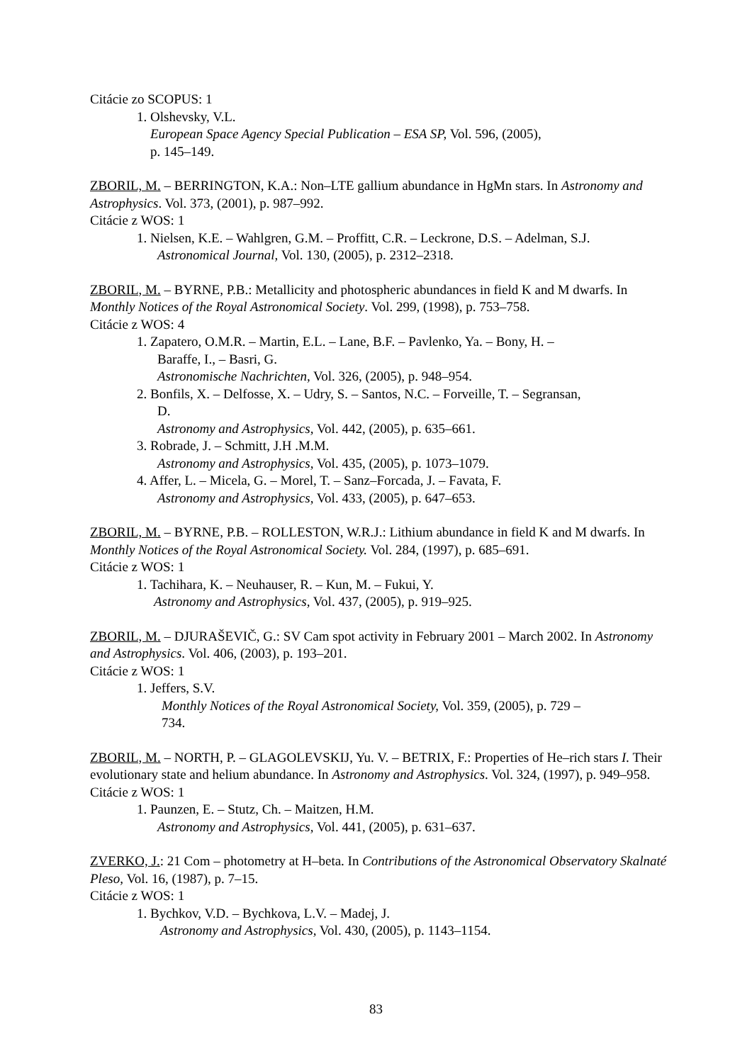Citácie zo SCOPUS: 1
1. Olshevsky, V.L.
European Space Agency Special Publication – ESA SP, Vol. 596, (2005),
p. 145–149.
ZBORIL, M. – BERRINGTON, K.A.: Non–LTE gallium abundance in HgMn stars. In Astronomy and Astrophysics. Vol. 373, (2001), p. 987–992.
Citácie z WOS: 1
1. Nielsen, K.E. – Wahlgren, G.M. – Proffitt, C.R. – Leckrone, D.S. – Adelman, S.J.
Astronomical Journal, Vol. 130, (2005), p. 2312–2318.
ZBORIL, M. – BYRNE, P.B.: Metallicity and photospheric abundances in field K and M dwarfs. In Monthly Notices of the Royal Astronomical Society. Vol. 299, (1998), p. 753–758.
Citácie z WOS: 4
1. Zapatero, O.M.R. – Martin, E.L. – Lane, B.F. – Pavlenko, Ya. – Bony, H. –
Baraffe, I., – Basri, G.
Astronomische Nachrichten, Vol. 326, (2005), p. 948–954.
2. Bonfils, X. – Delfosse, X. – Udry, S. – Santos, N.C. – Forveille, T. – Segransan,
D.
Astronomy and Astrophysics, Vol. 442, (2005), p. 635–661.
3. Robrade, J. – Schmitt, J.H .M.M.
Astronomy and Astrophysics, Vol. 435, (2005), p. 1073–1079.
4. Affer, L. – Micela, G. – Morel, T. – Sanz–Forcada, J. – Favata, F.
Astronomy and Astrophysics, Vol. 433, (2005), p. 647–653.
ZBORIL, M. – BYRNE, P.B. – ROLLESTON, W.R.J.: Lithium abundance in field K and M dwarfs. In Monthly Notices of the Royal Astronomical Society. Vol. 284, (1997), p. 685–691.
Citácie z WOS: 1
1. Tachihara, K. – Neuhauser, R. – Kun, M. – Fukui, Y.
Astronomy and Astrophysics, Vol. 437, (2005), p. 919–925.
ZBORIL, M. – DJURAŠEVIČ, G.: SV Cam spot activity in February 2001 – March 2002. In Astronomy and Astrophysics. Vol. 406, (2003), p. 193–201.
Citácie z WOS: 1
1. Jeffers, S.V.
Monthly Notices of the Royal Astronomical Society, Vol. 359, (2005), p. 729 –
734.
ZBORIL, M. – NORTH, P. – GLAGOLEVSKIJ, Yu. V. – BETRIX, F.: Properties of He–rich stars I. Their evolutionary state and helium abundance. In Astronomy and Astrophysics. Vol. 324, (1997), p. 949–958.
Citácie z WOS: 1
1. Paunzen, E. – Stutz, Ch. – Maitzen, H.M.
Astronomy and Astrophysics, Vol. 441, (2005), p. 631–637.
ZVERKO, J.: 21 Com – photometry at H–beta. In Contributions of the Astronomical Observatory Skalnaté Pleso, Vol. 16, (1987), p. 7–15.
Citácie z WOS: 1
1. Bychkov, V.D. – Bychkova, L.V. – Madej, J.
Astronomy and Astrophysics, Vol. 430, (2005), p. 1143–1154.
83